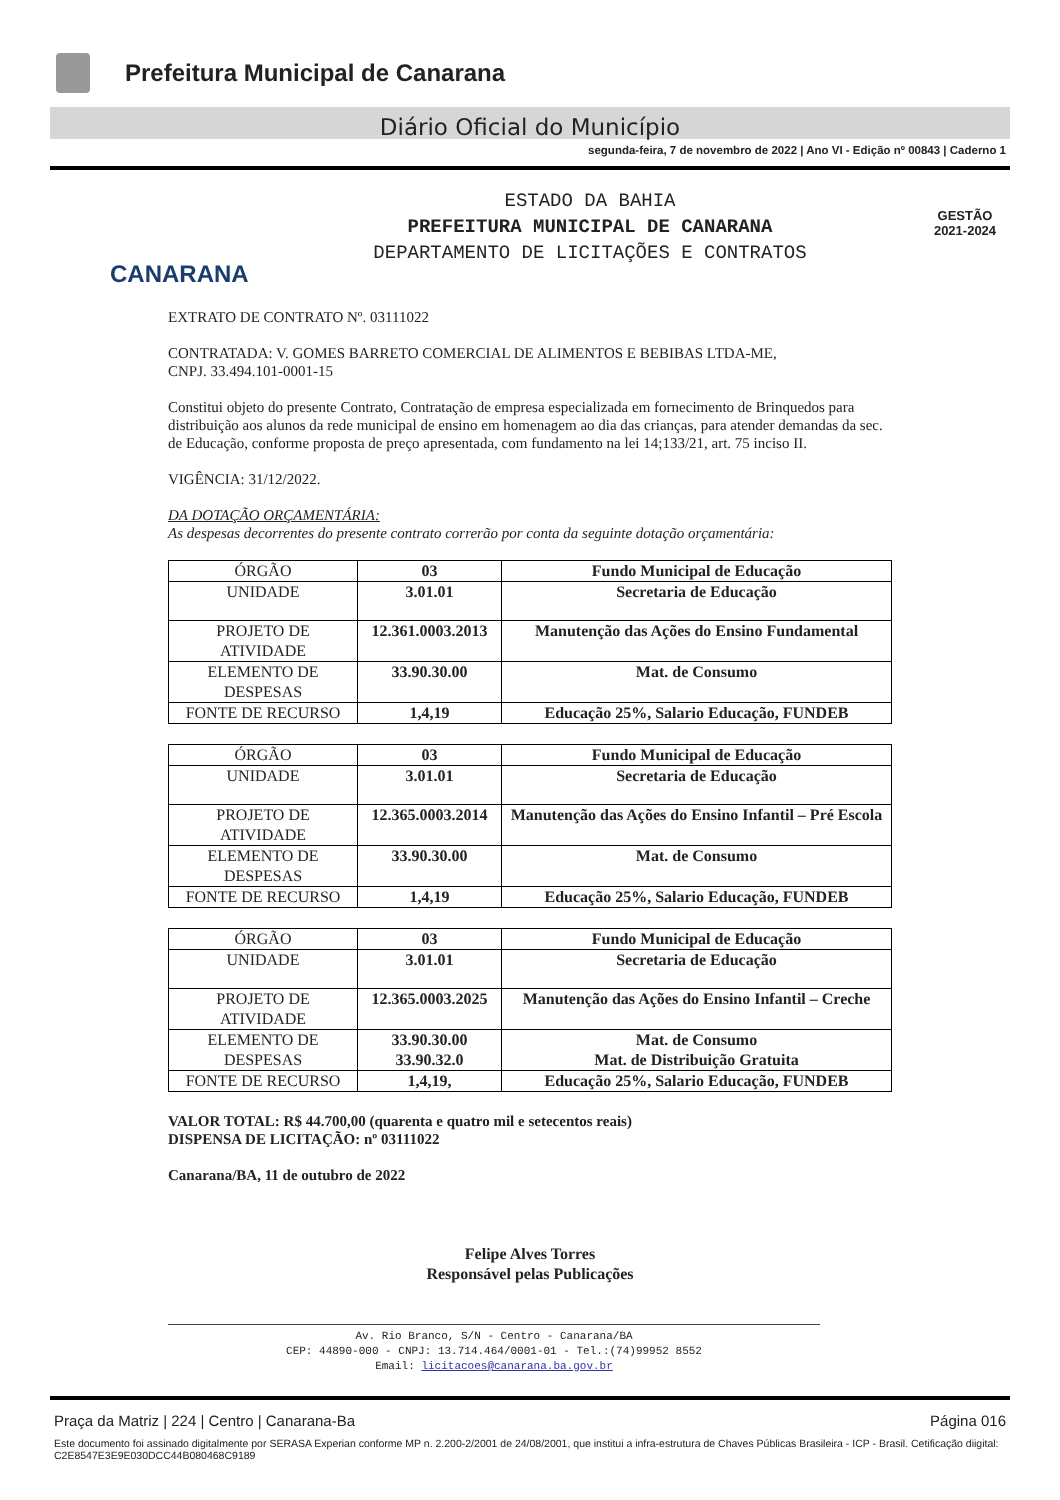Prefeitura Municipal de Canarana
Diário Oficial do Município
segunda-feira, 7 de novembro de 2022 | Ano VI - Edição nº 00843 | Caderno 1
CANARANA
ESTADO DA BAHIA
PREFEITURA MUNICIPAL DE CANARANA
DEPARTAMENTO DE LICITAÇÕES E CONTRATOS
GESTÃO
2021-2024
EXTRATO DE CONTRATO Nº. 03111022
CONTRATADA: V. GOMES BARRETO COMERCIAL DE ALIMENTOS E BEBIBAS LTDA-ME,
CNPJ. 33.494.101-0001-15
Constitui objeto do presente Contrato, Contratação de empresa especializada em fornecimento de Brinquedos para distribuição aos alunos da rede municipal de ensino em homenagem ao dia das crianças, para atender demandas da sec. de Educação, conforme proposta de preço apresentada, com fundamento na lei 14;133/21, art. 75 inciso II.
VIGÊNCIA: 31/12/2022.
DA DOTAÇÃO ORÇAMENTÁRIA:
As despesas decorrentes do presente contrato correrão por conta da seguinte dotação orçamentária:
| ÓRGÃO | 03 | Fundo Municipal de Educação |
| UNIDADE | 3.01.01 | Secretaria de Educação |
| PROJETO DE ATIVIDADE | 12.361.0003.2013 | Manutenção das Ações do Ensino Fundamental |
| ELEMENTO DE DESPESAS | 33.90.30.00 | Mat. de Consumo |
| FONTE DE RECURSO | 1,4,19 | Educação 25%, Salario Educação, FUNDEB |
| ÓRGÃO | 03 | Fundo Municipal de Educação |
| UNIDADE | 3.01.01 | Secretaria de Educação |
| PROJETO DE ATIVIDADE | 12.365.0003.2014 | Manutenção das Ações do Ensino Infantil – Pré Escola |
| ELEMENTO DE DESPESAS | 33.90.30.00 | Mat. de Consumo |
| FONTE DE RECURSO | 1,4,19 | Educação 25%, Salario Educação, FUNDEB |
| ÓRGÃO | 03 | Fundo Municipal de Educação |
| UNIDADE | 3.01.01 | Secretaria de Educação |
| PROJETO DE ATIVIDADE | 12.365.0003.2025 | Manutenção das Ações do Ensino Infantil – Creche |
| ELEMENTO DE DESPESAS | 33.90.30.00 33.90.32.0 | Mat. de Consumo Mat. de Distribuição Gratuita |
| FONTE DE RECURSO | 1,4,19, | Educação 25%, Salario Educação, FUNDEB |
VALOR TOTAL: R$ 44.700,00 (quarenta e quatro mil e setecentos reais)
DISPENSA DE LICITAÇÃO: nº 03111022
Canarana/BA, 11 de outubro de 2022
Felipe Alves Torres
Responsável pelas Publicações
Av. Rio Branco, S/N - Centro - Canarana/BA
CEP: 44890-000 - CNPJ: 13.714.464/0001-01 - Tel.:(74)99952 8552
Email: licitacoes@canarana.ba.gov.br
Praça da Matriz | 224 | Centro | Canarana-Ba Página 016
Este documento foi assinado digitalmente por SERASA Experian conforme MP n. 2.200-2/2001 de 24/08/2001, que institui a infra-estrutura de Chaves Públicas Brasileira - ICP - Brasil. Cetificação diigital: C2E8547E3E9E030DCC44B080468C9189